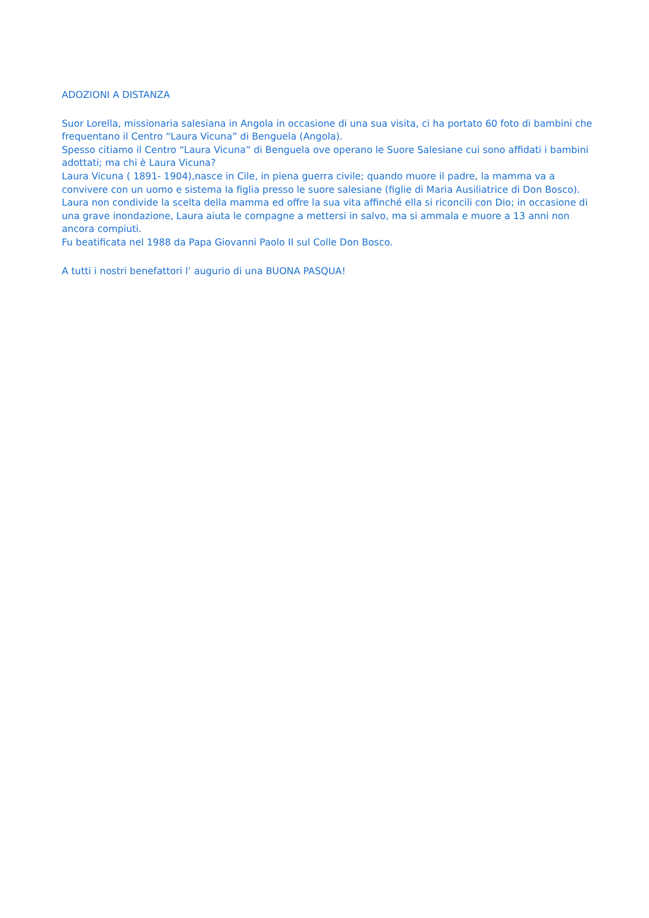ADOZIONI A DISTANZA
Suor Lorella, missionaria salesiana in Angola in occasione di una sua visita, ci ha portato 60 foto di bambini che frequentano il Centro “Laura Vicuna” di Benguela (Angola).
Spesso citiamo il Centro “Laura Vicuna” di Benguela ove operano le Suore Salesiane cui sono affidati i bambini adottati; ma chi è Laura Vicuna?
Laura Vicuna ( 1891- 1904),nasce in Cile, in piena guerra civile; quando muore il padre, la mamma va a convivere con un uomo e sistema la figlia presso le suore salesiane (figlie di Maria Ausiliatrice di Don Bosco). Laura non condivide la scelta della mamma ed offre la sua vita affinché ella si riconcili con Dio; in occasione di una grave inondazione, Laura aiuta le compagne a mettersi in salvo, ma si ammala e muore a 13 anni non ancora compiuti.
Fu beatificata nel 1988 da Papa Giovanni Paolo II sul Colle Don Bosco.
A tutti i nostri benefattori l’ augurio di una BUONA PASQUA!